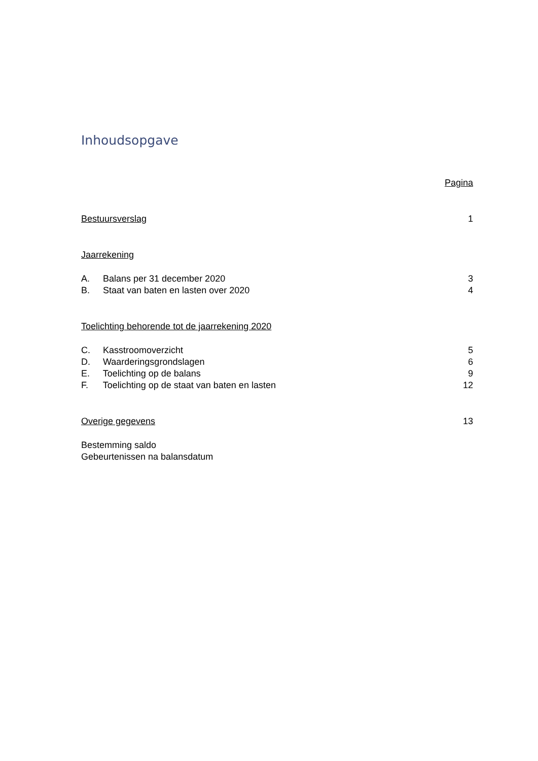Inhoudsopgave
Pagina
Bestuursverslag 1
Jaarrekening
A. Balans per 31 december 2020 3
B. Staat van baten en lasten over 2020 4
Toelichting behorende tot de jaarrekening 2020
C. Kasstroomoverzicht 5
D. Waarderingsgrondslagen 6
E. Toelichting op de balans 9
F. Toelichting op de staat van baten en lasten 12
Overige gegevens 13
Bestemming saldo
Gebeurtenissen na balansdatum